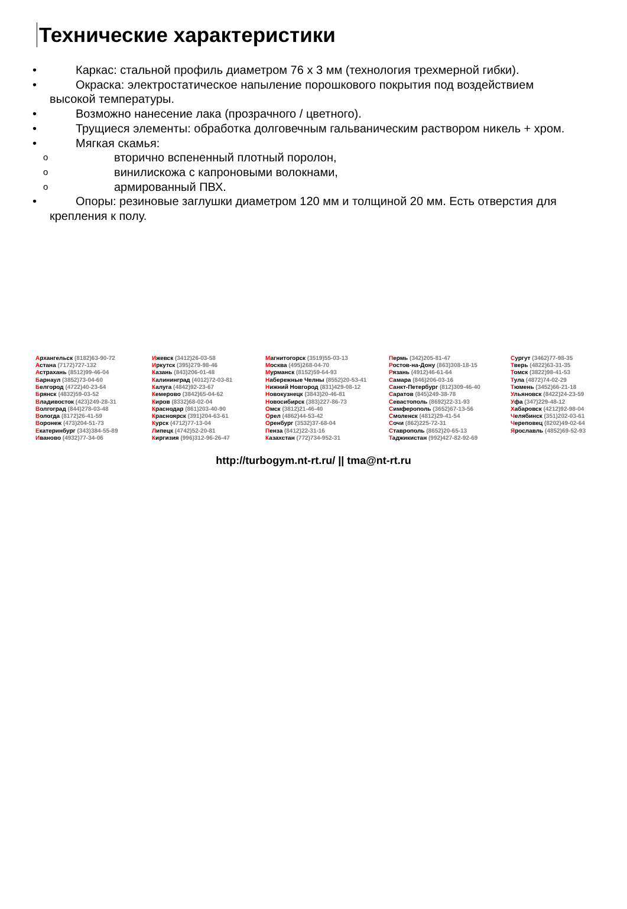Технические характеристики
• Каркас: стальной профиль диаметром 76 х 3 мм (технология трехмерной гибки).
• Окраска: электростатическое напыление порошкового покрытия под воздействием высокой температуры.
• Возможно нанесение лака (прозрачного / цветного).
• Трущиеся элементы: обработка долговечным гальваническим раствором никель + хром.
• Мягкая скамья:
o вторично вспененный плотный поролон,
o винилискожа с капроновыми волокнами,
o армированный ПВХ.
• Опоры: резиновые заглушки диаметром 120 мм и толщиной 20 мм. Есть отверстия для крепления к полу.
Архангельск (8182)63-90-72
Астана (7172)727-132
Астрахань (8512)99-46-04
Барнаул (3852)73-04-60
Белгород (4722)40-23-64
Брянск (4832)59-03-52
Владивосток (423)249-28-31
Волгоград (844)278-03-48
Вологда (8172)26-41-59
Воронеж (473)204-51-73
Екатеринбург (343)384-55-89
Иваново (4932)77-34-06
Ижевск (3412)26-03-58
Иркутск (395)279-98-46
Казань (843)206-01-48
Калининград (4012)72-03-81
Калуга (4842)92-23-67
Кемерово (3842)65-04-62
Киров (8332)68-02-04
Краснодар (861)203-40-90
Красноярск (391)204-63-61
Курск (4712)77-13-04
Липецк (4742)52-20-81
Киргизия (996)312-96-26-47
Магнитогорск (3519)55-03-13
Москва (495)268-04-70
Мурманск (8152)59-64-93
Набережные Челны (8552)20-53-41
Нижний Новгород (831)429-08-12
Новокузнецк (3843)20-46-81
Новосибирск (383)227-86-73
Омск (3812)21-46-40
Орел (4862)44-53-42
Оренбург (3532)37-68-04
Пенза (8412)22-31-16
Казахстан (772)734-952-31
Пермь (342)205-81-47
Ростов-на-Дону (863)308-18-15
Рязань (4912)46-61-64
Самара (846)206-03-16
Санкт-Петербург (812)309-46-40
Саратов (845)249-38-78
Севастополь (8692)22-31-93
Симферополь (3652)67-13-56
Смоленск (4812)29-41-54
Сочи (862)225-72-31
Ставрополь (8652)20-65-13
Таджикистан (992)427-82-92-69
Сургут (3462)77-98-35
Тверь (4822)63-31-35
Томск (3822)98-41-53
Тула (4872)74-02-29
Тюмень (3452)66-21-18
Ульяновск (8422)24-23-59
Уфа (347)229-48-12
Хабаровск (4212)92-98-04
Челябинск (351)202-03-61
Череповец (8202)49-02-64
Ярославль (4852)69-52-93
http://turbogym.nt-rt.ru/ || tma@nt-rt.ru